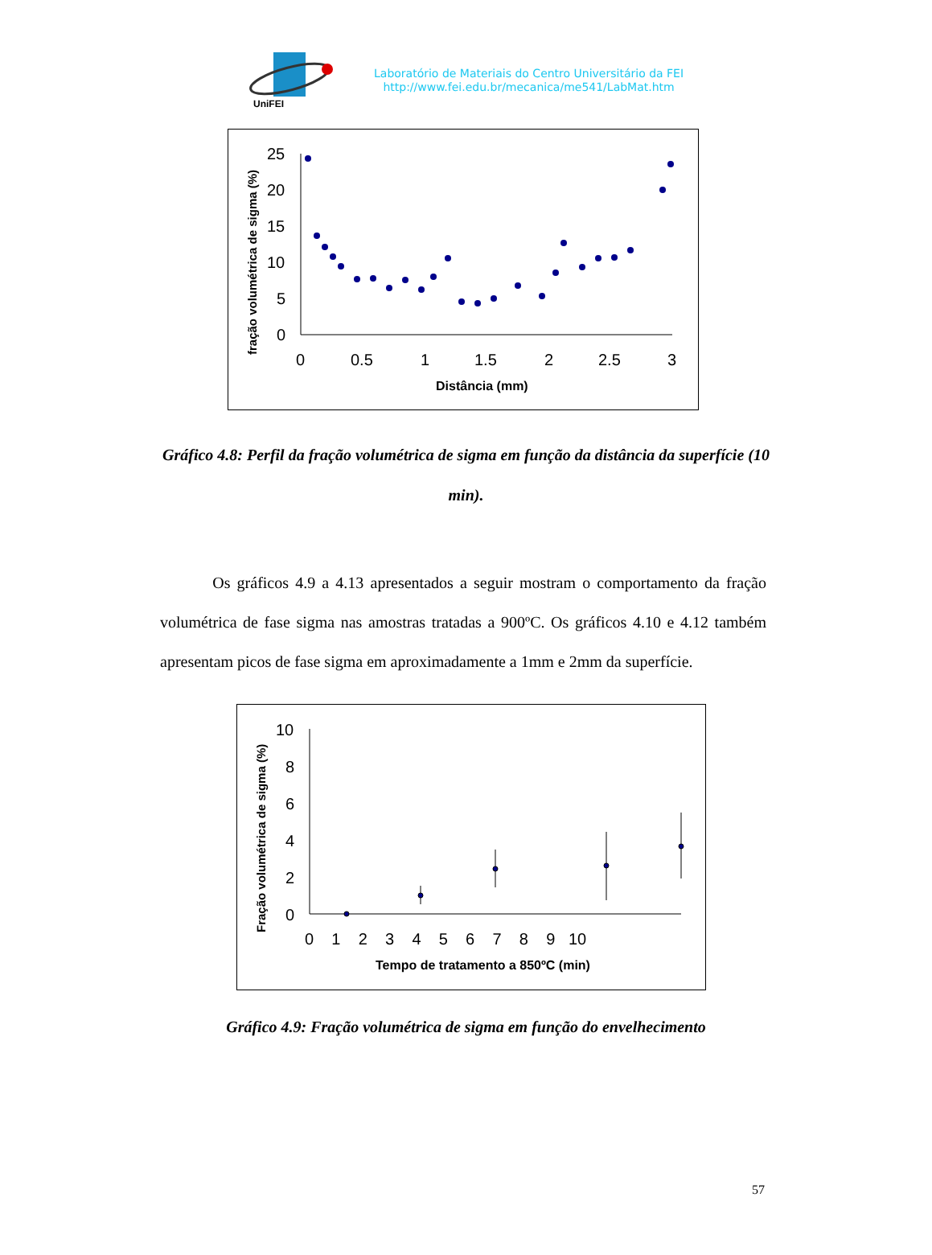UniFEI
Laboratório de Materiais do Centro Universitário da FEI
http://www.fei.edu.br/mecanica/me541/LabMat.htm
fração volumétrica de sigma (%)
25
20
15
10
5
0
0
0.5
1
1.5
2
2.5
3
Distância (mm)
Gráfico 4.8: Perfil da fração volumétrica de sigma em função da distância da superfície (10 min).
Os gráficos 4.9 a 4.13 apresentados a seguir mostram o comportamento da fração volumétrica de fase sigma nas amostras tratadas a 900ºC. Os gráficos 4.10 e 4.12 também apresentam picos de fase sigma em aproximadamente a 1mm e 2mm da superfície.
Fração volumétrica de sigma (%)
10
8
6
4
2
0
0 1 2 3 4 5 6 7 8 9 10
Tempo de tratamento a 850ºC (min)
Gráfico 4.9: Fração volumétrica de sigma em função do envelhecimento
57